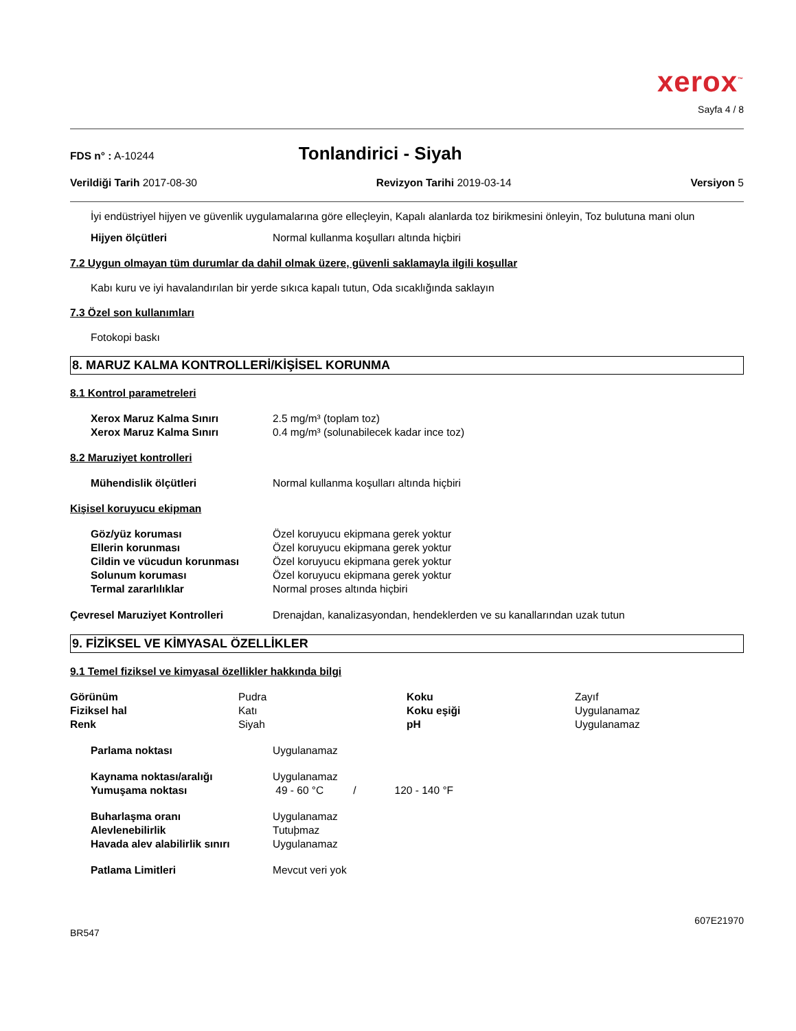xerox<sup>™</sup>
Sayfa 4 / 8
FDS n° : A-10244 Tonlandirici - Siyah
Verildiği Tarih 2017-08-30 Revizyon Tarihi 2019-03-14 Versiyon 5
İyi endüstriyel hijyen ve güvenlik uygulamalarına göre elleçleyin, Kapalı alanlarda toz birikmesini önleyin, Toz bulutuna mani olun
| Hijyen ölçütleri | Normal kullanma koşulları altında hiçbiri |
7.2 Uygun olmayan tüm durumlar da dahil olmak üzere, güvenli saklamayla ilgili koşullar
Kabı kuru ve iyi havalandırılan bir yerde sıkıca kapalı tutun, Oda sıcaklığında saklayın
7.3 Özel son kullanımları
Fotokopi baskı
8. MARUZ KALMA KONTROLLERİ/KİŞİSEL KORUNMA
8.1 Kontrol parametreleri
| Xerox Maruz Kalma Sınırı | 2.5 mg/m³ (toplam toz) |
| Xerox Maruz Kalma Sınırı | 0.4 mg/m³ (solunabilecek kadar ince toz) |
8.2 Maruziyet kontrolleri
| Mühendislik ölçütleri | Normal kullanma koşulları altında hiçbiri |
Kişisel koruyucu ekipman
| Göz/yüz koruması | Özel koruyucu ekipmana gerek yoktur |
| Ellerin korunması | Özel koruyucu ekipmana gerek yoktur |
| Cildin ve vücudun korunması | Özel koruyucu ekipmana gerek yoktur |
| Solunum koruması | Özel koruyucu ekipmana gerek yoktur |
| Termal zararlılıklar | Normal proses altında hiçbiri |
| Çevresel Maruziyet Kontrolleri | Drenajdan, kanalizasyondan, hendeklerden ve su kanallarından uzak tutun |
9. FİZİKSEL VE KİMYASAL ÖZELLİKLER
9.1 Temel fiziksel ve kimyasal özellikler hakkında bilgi
| Görünüm | Pudra | Koku | Zayıf |
| Fiziksel hal | Katı | Koku eşiği | Uygulanamaz |
| Renk | Siyah | pH | Uygulanamaz |
| Parlama noktası | Uygulanamaz |
| Kaynama noktası/aralığı | Uygulanamaz |
| Yumuşama noktası | 49 - 60 °C / 120 - 140 °F |
| Buharlaşma oranı | Uygulanamaz |
| Alevlenebilirlik | Tutuþmaz |
| Havada alev alabilirlik sınırı | Uygulanamaz |
| Patlama Limitleri | Mevcut veri yok |
607E21970
BR547